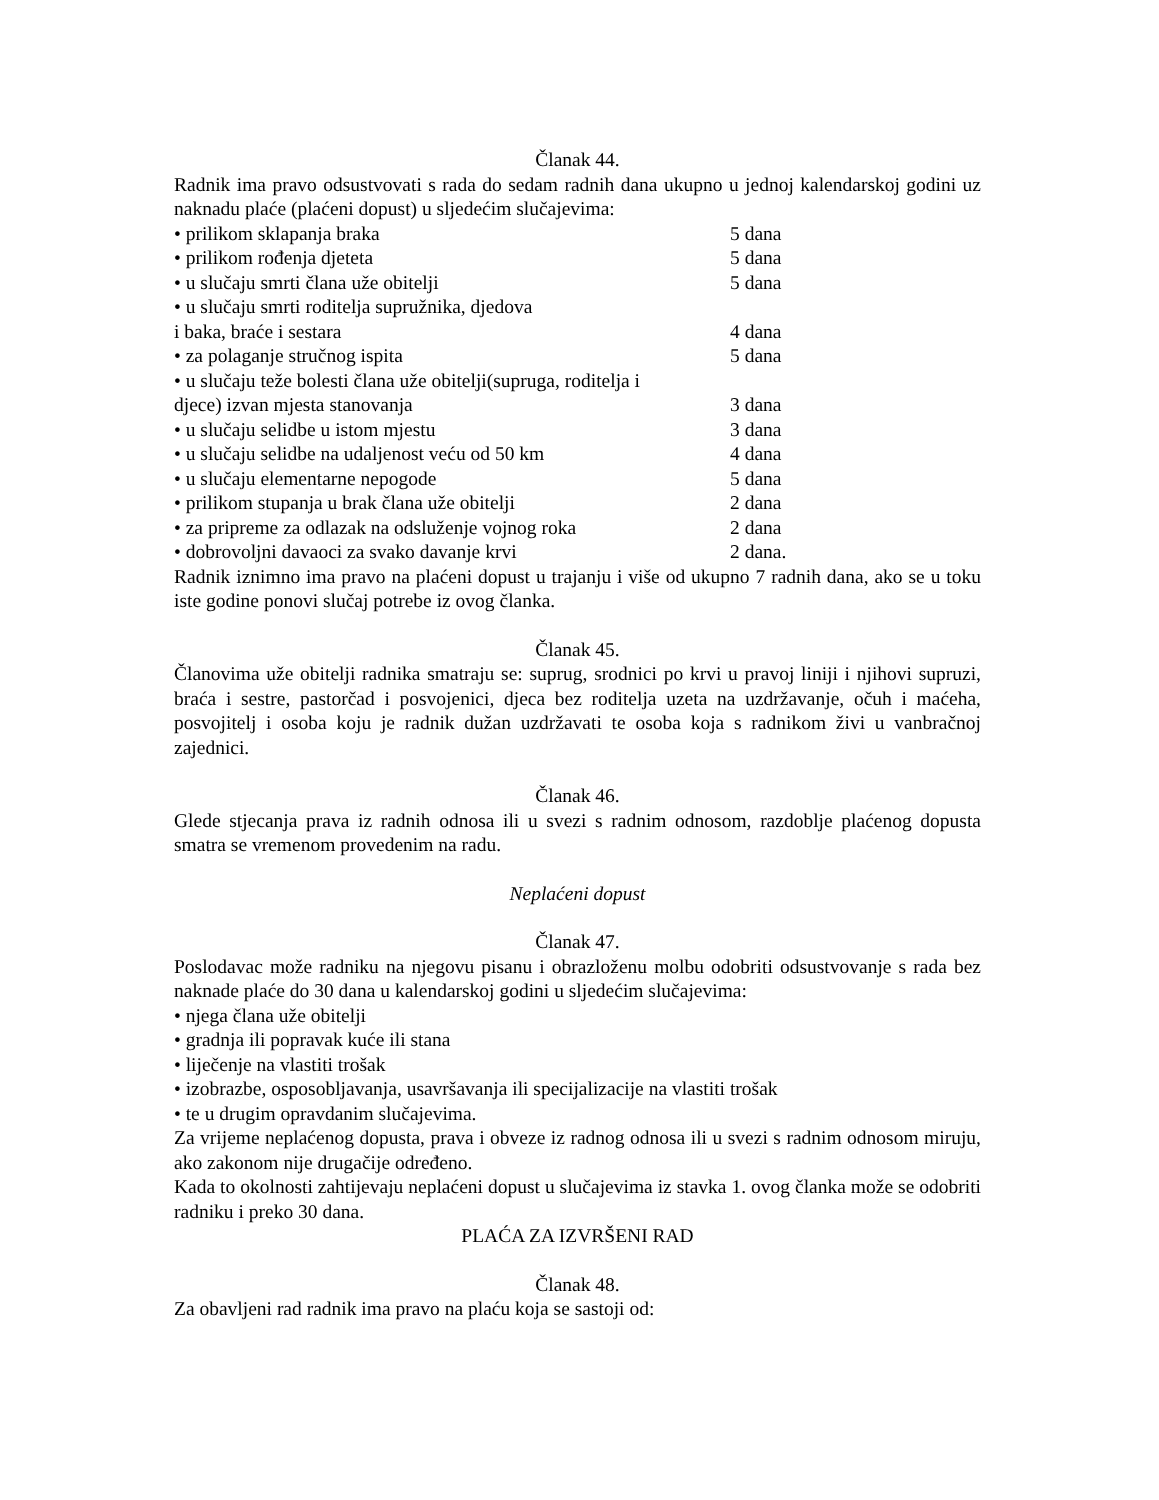Članak 44.
Radnik ima pravo odsustvovati s rada do sedam radnih dana ukupno u jednoj kalendarskoj godini uz naknadu plaće (plaćeni dopust) u sljedećim slučajevima:
• prilikom sklapanja braka 5 dana
• prilikom rođenja djeteta 5 dana
• u slučaju smrti člana uže obitelji 5 dana
• u slučaju smrti roditelja supružnika, djedova
i baka, braće i sestara 4 dana
• za polaganje stručnog ispita 5 dana
• u slučaju teže bolesti člana uže obitelji(supruga, roditelja i
djece) izvan mjesta stanovanja 3 dana
• u slučaju selidbe u istom mjestu 3 dana
• u slučaju selidbe na udaljenost veću od 50 km 4 dana
• u slučaju elementarne nepogode 5 dana
• prilikom stupanja u brak člana uže obitelji 2 dana
• za pripreme za odlazak na odsluženje vojnog roka 2 dana
• dobrovoljni davaoci za svako davanje krvi 2 dana.
Radnik iznimno ima pravo na plaćeni dopust u trajanju i više od ukupno 7 radnih dana, ako se u toku iste godine ponovi slučaj potrebe iz ovog članka.
Članak 45.
Članovima uže obitelji radnika smatraju se: suprug, srodnici po krvi u pravoj liniji i njihovi supruzi, braća i sestre, pastorčad i posvojenici, djeca bez roditelja uzeta na uzdržavanje, očuh i maćeha, posvojitelj i osoba koju je radnik dužan uzdržavati te osoba koja s radnikom živi u vanbračnoj zajednici.
Članak 46.
Glede stjecanja prava iz radnih odnosa ili u svezi s radnim odnosom, razdoblje plaćenog dopusta smatra se vremenom provedenim na radu.
Neplaćeni dopust
Članak 47.
Poslodavac može radniku na njegovu pisanu i obrazloženu molbu odobriti odsustvovanje s rada bez naknade plaće do 30 dana u kalendarskoj godini u sljedećim slučajevima:
• njega člana uže obitelji
• gradnja ili popravak kuće ili stana
• liječenje na vlastiti trošak
• izobrazbe, osposobljavanja, usavršavanja ili specijalizacije na vlastiti trošak
• te u drugim opravdanim slučajevima.
Za vrijeme neplaćenog dopusta, prava i obveze iz radnog odnosa ili u svezi s radnim odnosom miruju, ako zakonom nije drugačije određeno.
Kada to okolnosti zahtijevaju neplaćeni dopust u slučajevima iz stavka 1. ovog članka može se odobriti radniku i preko 30 dana.
PLAĆA ZA IZVRŠENI RAD
Članak 48.
Za obavljeni rad radnik ima pravo na plaću koja se sastoji od: